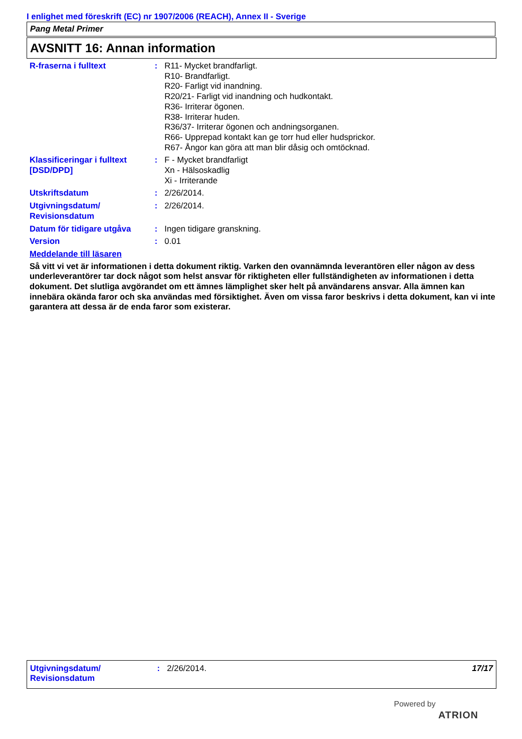I enlighet med föreskrift (EC) nr 1907/2006 (REACH), Annex II - Sverige
Pang Metal Primer
AVSNITT 16: Annan information
R-fraserna i fulltext : R11- Mycket brandfarligt.
R10- Brandfarligt.
R20- Farligt vid inandning.
R20/21- Farligt vid inandning och hudkontakt.
R36- Irriterar ögonen.
R38- Irriterar huden.
R36/37- Irriterar ögonen och andningsorganen.
R66- Upprepad kontakt kan ge torr hud eller hudsprickor.
R67- Ångor kan göra att man blir dåsig och omtöcknad.
Klassificeringar i fulltext [DSD/DPD]
: F - Mycket brandfarligt
Xn - Hälsoskadlig
Xi - Irriterande
Utskriftsdatum : 2/26/2014.
Utgivningsdatum/
Revisionsdatum
: 2/26/2014.
Datum för tidigare utgåva
: Ingen tidigare granskning.
Version : 0.01
Meddelande till läsaren
Så vitt vi vet är informationen i detta dokument riktig. Varken den ovannämnda leverantören eller någon av dess underleverantörer tar dock något som helst ansvar för riktigheten eller fullständigheten av informationen i detta dokument. Det slutliga avgörandet om ett ämnes lämplighet sker helt på användarens ansvar. Alla ämnen kan innebära okända faror och ska användas med försiktighet. Även om vissa faror beskrivs i detta dokument, kan vi inte garantera att dessa är de enda faror som existerar.
Utgivningsdatum/
Revisionsdatum
: 2/26/2014. 17/17
Powered by
ATRION